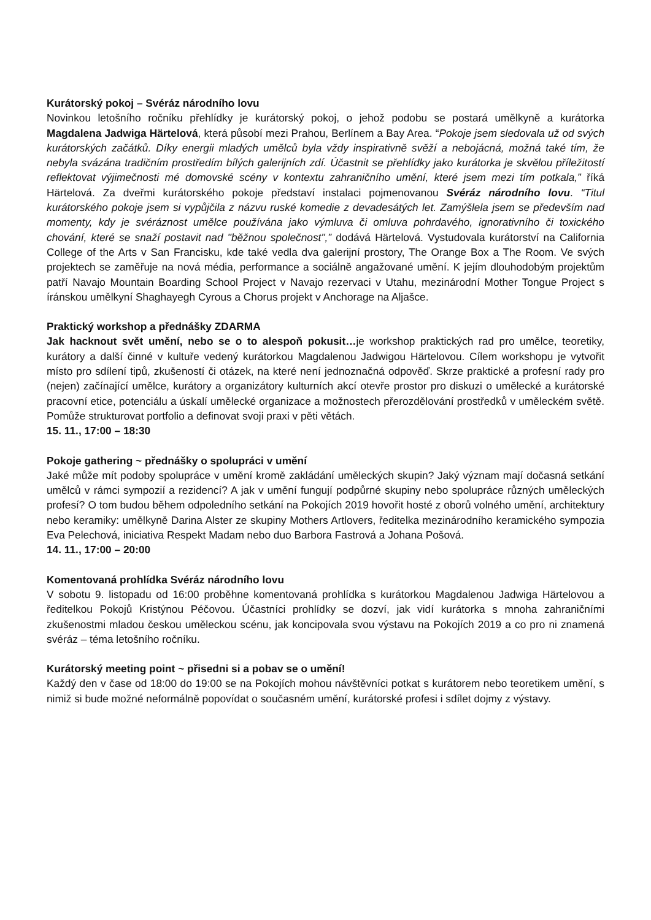Kurátorský pokoj – Svéráz národního lovu
Novinkou letošního ročníku přehlídky je kurátorský pokoj, o jehož podobu se postará umělkyně a kurátorka Magdalena Jadwiga Härtelová, která působí mezi Prahou, Berlínem a Bay Area. “Pokoje jsem sledovala už od svých kurátorských začátků. Díky energii mladých umělců byla vždy inspirativně svěží a nebojácná, možná také tím, že nebyla svázána tradičním prostředím bílých galerijních zdí. Účastnit se přehlídky jako kurátorka je skvělou příležitostí reflektovat výjimečnosti mé domovské scény v kontextu zahraničního umění, které jsem mezi tím potkala,” říká Härtelová. Za dveřmi kurátorského pokoje představí instalaci pojmenovanou Svéráz národního lovu. “Titul kurátorského pokoje jsem si vypůjčila z názvu ruské komedie z devadesátých let. Zamýšlela jsem se především nad momenty, kdy je svéráznost umělce používána jako výmluva či omluva pohrdavého, ignorativního či toxického chování, které se snaží postavit nad "běžnou společnost",” dodává Härtelová. Vystudovala kurátorství na California College of the Arts v San Francisku, kde také vedla dva galerijní prostory, The Orange Box a The Room. Ve svých projektech se zaměřuje na nová média, performance a sociálně angažované umění. K jejím dlouhodobým projektům patří Navajo Mountain Boarding School Project v Navajo rezervaci v Utahu, mezinárodní Mother Tongue Project s íránskou umělkyní Shaghayegh Cyrous a Chorus projekt v Anchorage na Aljašce.
Praktický workshop a přednášky ZDARMA
Jak hacknout svět umění, nebo se o to alespoň pokusit…je workshop praktických rad pro umělce, teoretiky, kurátory a další činné v kultuře vedený kurátorkou Magdalenou Jadwigou Härtelovou. Cílem workshopu je vytvořit místo pro sdílení tipů, zkušeností či otázek, na které není jednoznačná odpověď. Skrze praktické a profesní rady pro (nejen) začínající umělce, kurátory a organizátory kulturních akcí otevře prostor pro diskuzi o umělecké a kurátorské pracovní etice, potenciálu a úskalí umělecké organizace a možnostech přerozdělování prostředků v uměleckém světě. Pomůže strukturovat portfolio a definovat svoji praxi v pěti větách.
15. 11., 17:00 – 18:30
Pokoje gathering ~ přednášky o spolupráci v umění
Jaké může mít podoby spolupráce v umění kromě zakládání uměleckých skupin? Jaký význam mají dočasná setkání umělců v rámci sympozií a rezidencí? A jak v umění fungují podpůrné skupiny nebo spolupráce různých uměleckých profesí? O tom budou během odpoledního setkání na Pokojích 2019 hovořit hosté z oborů volného umění, architektury nebo keramiky: umělkyně Darina Alster ze skupiny Mothers Artlovers, ředitelka mezinárodního keramického sympozia Eva Pelechová, iniciativa Respekt Madam nebo duo Barbora Fastrová a Johana Pošová.
14. 11., 17:00 – 20:00
Komentovaná prohlídka Svéráz národního lovu
V sobotu 9. listopadu od 16:00 proběhne komentovaná prohlídka s kurátorkou Magdalenou Jadwiga Härtelovou a ředitelkou Pokojů Kristýnou Péčovou. Účastníci prohlídky se dozví, jak vidí kurátorka s mnoha zahraničními zkušenostmi mladou českou uměleckou scénu, jak koncipovala svou výstavu na Pokojích 2019 a co pro ni znamená svéráz – téma letošního ročníku.
Kurátorský meeting point ~ přisedni si a pobav se o umění!
Každý den v čase od 18:00 do 19:00 se na Pokojích mohou návštěvníci potkat s kurátorem nebo teoretikem umění, s nimiž si bude možné neformálně popovídat o současném umění, kurátorské profesi i sdílet dojmy z výstavy.